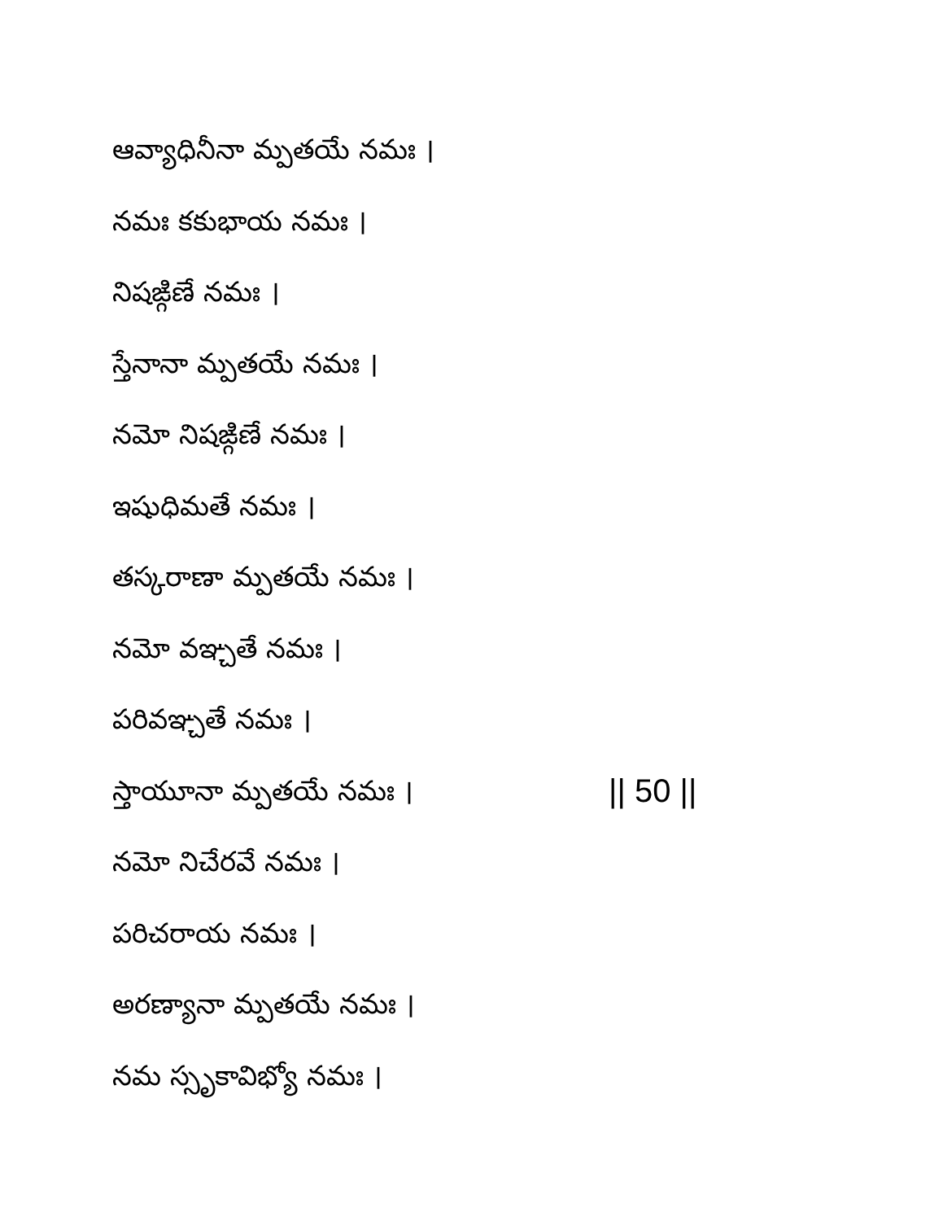ఆవ్యాధినీనా మ్పతయే నమః ।
నమః కకుభాయ నమః ।
నిషఙ్గిణే నమః ।
స్తేనానా మ్పతయే నమః ।
నమో నిషఙ్గిణే నమః ।
ఇషుధిమతే నమః ।
తస్కరాణా మ్పతయే నమః ।
నమో వఞ్చతే నమః ।
పరివఞ్చతే నమః ।
స్తాయూనా మ్పతయే నమః । || 50 ||
నమో నిచేరవే నమః ।
పరిచరాయ నమః ।
అరణ్యానా మ్పతయే నమః ।
నమ స్సృకావిభ్యో నమః ।